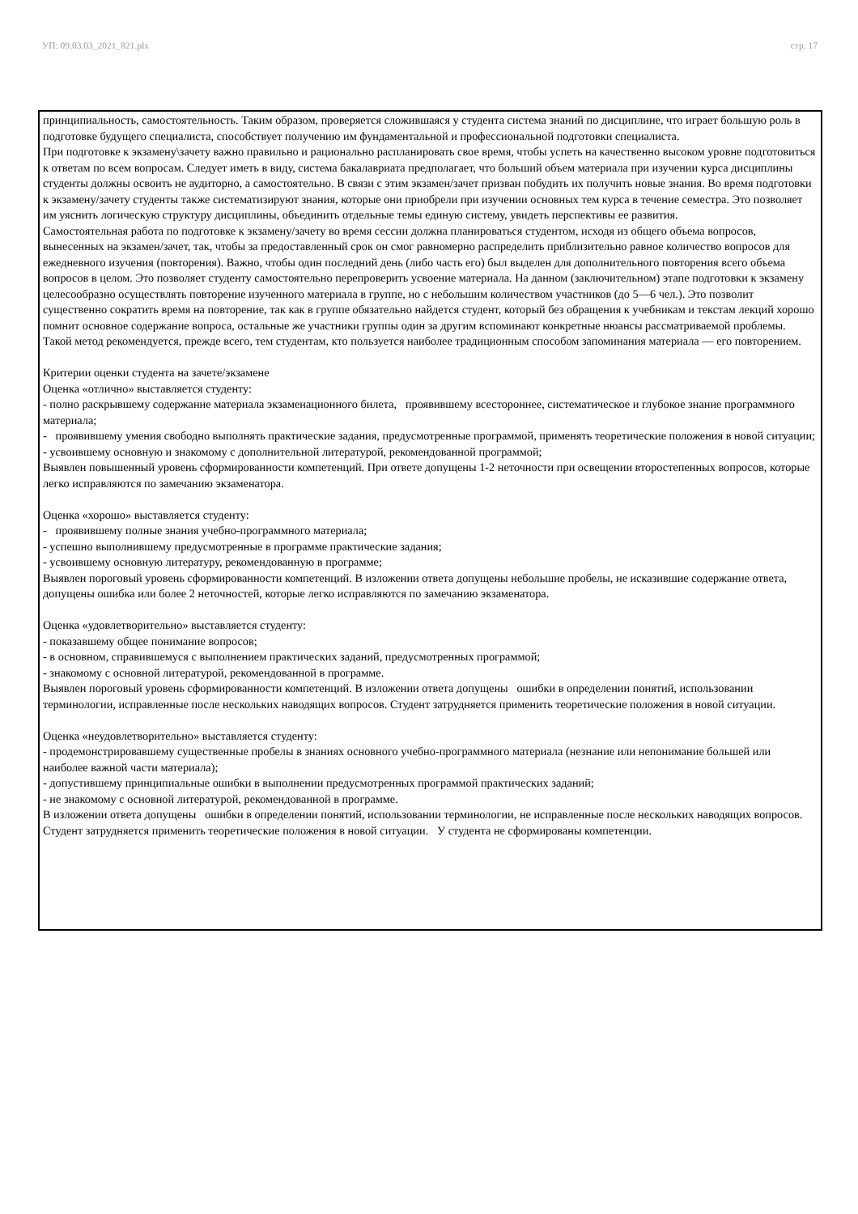УП: 09.03.03_2021_821.plx стр. 17
принципиальность, самостоятельность. Таким образом, проверяется сложившаяся у студента система знаний по дисциплине, что играет большую роль в подготовке будущего специалиста, способствует получению им фундаментальной и профессиональной подготовки специалиста.
При подготовке к экзамену\зачету важно правильно и рационально распланировать свое время, чтобы успеть на качественно высоком уровне подготовиться к ответам по всем вопросам. Следует иметь в виду, система бакалавриата предполагает, что больший объем материала при изучении курса дисциплины студенты должны освоить не аудиторно, а самостоятельно. В связи с этим экзамен/зачет призван побудить их получить новые знания. Во время подготовки к экзамену/зачету студенты также систематизируют знания, которые они приобрели при изучении основных тем курса в течение семестра. Это позволяет им уяснить логическую структуру дисциплины, объединить отдельные темы единую систему, увидеть перспективы ее развития.
Самостоятельная работа по подготовке к экзамену/зачету во время сессии должна планироваться студентом, исходя из общего объема вопросов, вынесенных на экзамен/зачет, так, чтобы за предоставленный срок он смог равномерно распределить приблизительно равное количество вопросов для ежедневного изучения (повторения). Важно, чтобы один последний день (либо часть его) был выделен для дополнительного повторения всего объема вопросов в целом. Это позволяет студенту самостоятельно перепроверить усвоение материала. На данном (заключительном) этапе подготовки к экзамену целесообразно осуществлять повторение изученного материала в группе, но с небольшим количеством участников (до 5—6 чел.). Это позволит существенно сократить время на повторение, так как в группе обязательно найдется студент, который без обращения к учебникам и текстам лекций хорошо помнит основное содержание вопроса, остальные же участники группы один за другим вспоминают конкретные нюансы рассматриваемой проблемы.
Такой метод рекомендуется, прежде всего, тем студентам, кто пользуется наиболее традиционным способом запоминания материала — его повторением.
Критерии оценки студента на зачете/экзамене
Оценка «отлично» выставляется студенту:
- полно раскрывшему содержание материала экзаменационного билета, проявившему всестороннее, систематическое и глубокое знание программного материала;
- проявившему умения свободно выполнять практические задания, предусмотренные программой, применять теоретические положения в новой ситуации;
- усвоившему основную и знакомому с дополнительной литературой, рекомендованной программой;
Выявлен повышенный уровень сформированности компетенций. При ответе допущены 1-2 неточности при освещении второстепенных вопросов, которые легко исправляются по замечанию экзаменатора.
Оценка «хорошо» выставляется студенту:
- проявившему полные знания учебно-программного материала;
- успешно выполнившему предусмотренные в программе практические задания;
- усвоившему основную литературу, рекомендованную в программе;
Выявлен пороговый уровень сформированности компетенций. В изложении ответа допущены небольшие пробелы, не исказившие содержание ответа, допущены ошибка или более 2 неточностей, которые легко исправляются по замечанию экзаменатора.
Оценка «удовлетворительно» выставляется студенту:
- показавшему общее понимание вопросов;
- в основном, справившемуся с выполнением практических заданий, предусмотренных программой;
- знакомому с основной литературой, рекомендованной в программе.
Выявлен пороговый уровень сформированности компетенций. В изложении ответа допущены ошибки в определении понятий, использовании терминологии, исправленные после нескольких наводящих вопросов. Студент затрудняется применить теоретические положения в новой ситуации.
Оценка «неудовлетворительно» выставляется студенту:
- продемонстрировавшему существенные пробелы в знаниях основного учебно-программного материала (незнание или непонимание большей или наиболее важной части материала);
- допустившему принципиальные ошибки в выполнении предусмотренных программой практических заданий;
- не знакомому с основной литературой, рекомендованной в программе.
В изложении ответа допущены ошибки в определении понятий, использовании терминологии, не исправленные после нескольких наводящих вопросов. Студент затрудняется применить теоретические положения в новой ситуации. У студента не сформированы компетенции.